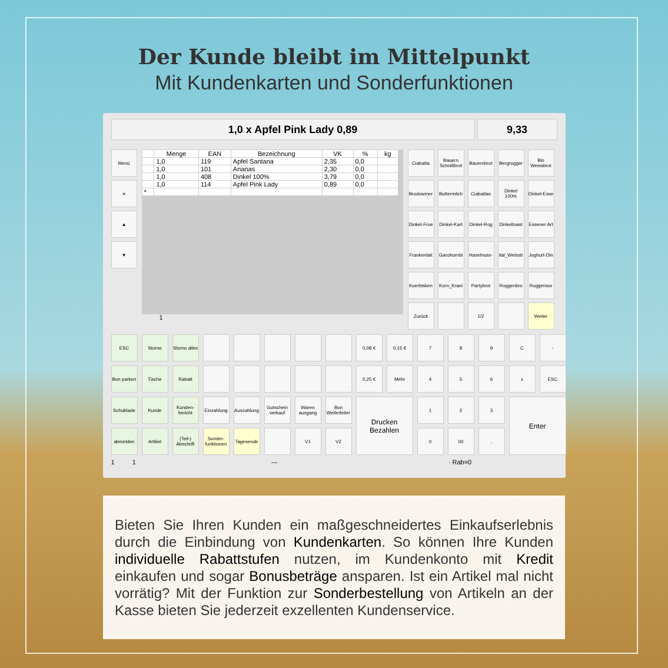Der Kunde bleibt im Mittelpunkt
Mit Kundenkarten und Sonderfunktionen
1,0 x Apfel Pink Lady 0,89 9,33
Menü
≡
▲
▼
| | Menge | EAN | Bezeichnung | VK | % | kg |
| --- | --- | --- | --- | --- | --- | --- |
| | 1,0 | 119 | Apfel Santana | 2,35 | 0,0 | |
| | 1,0 | 101 | Ananas | 2,30 | 0,0 | |
| | 1,0 | 408 | Dinkel 100% | 3,79 | 0,0 | |
| | 1,0 | 114 | Apfel Pink Lady | 0,89 | 0,0 | |
| * | | | | | | |
1
Ciabatta
Bauern Schnittbrot
Bauernbrot
Bergrogger
Bin Weissbrot
Brodowiner
Buttermilch
Ciabattas
Dinkel 100%
Dinkel-Esse
Dinkel-Frue
Dinkel-Kart
Dinkel-Rog
Dinkeltoast
Essener Art
Frankenlait
Ganzkornbi
Haselnuss-
ital_Weissb
Joghurt-Din
Kuerbisken
Korn_Kraei
Partybrot
Roggenbro
Roggensor
Zurück
1/2
Weiter
ESC
Storno
Storno alles
0,08 €
0,15 €
7
8
9
C
-
Bon parken
Tische
Rabatt
0,25 €
Mehr
4
5
6
x
ESC
Schublade
Kunde
Kunden-bericht
Einzahlung
Auszahlung
Gutschein verkauf
Waren ausgang
Bon Weiterleiter
Drucken Bezahlen
1
2
3
Enter
abmelden
Artikel
(Teil-) Abschrift
Sonder-funktionen
Tagesende
V1
V2
0
00
,
1 1 --- · Rab=0
Bieten Sie Ihren Kunden ein maßgeschneidertes Einkaufserlebnis durch die Einbindung von Kundenkarten. So können Ihre Kunden individuelle Rabattstufen nutzen, im Kundenkonto mit Kredit einkaufen und sogar Bonusbeträge ansparen. Ist ein Artikel mal nicht vorrätig? Mit der Funktion zur Sonderbestellung von Artikeln an der Kasse bieten Sie jederzeit exzellenten Kundenservice.